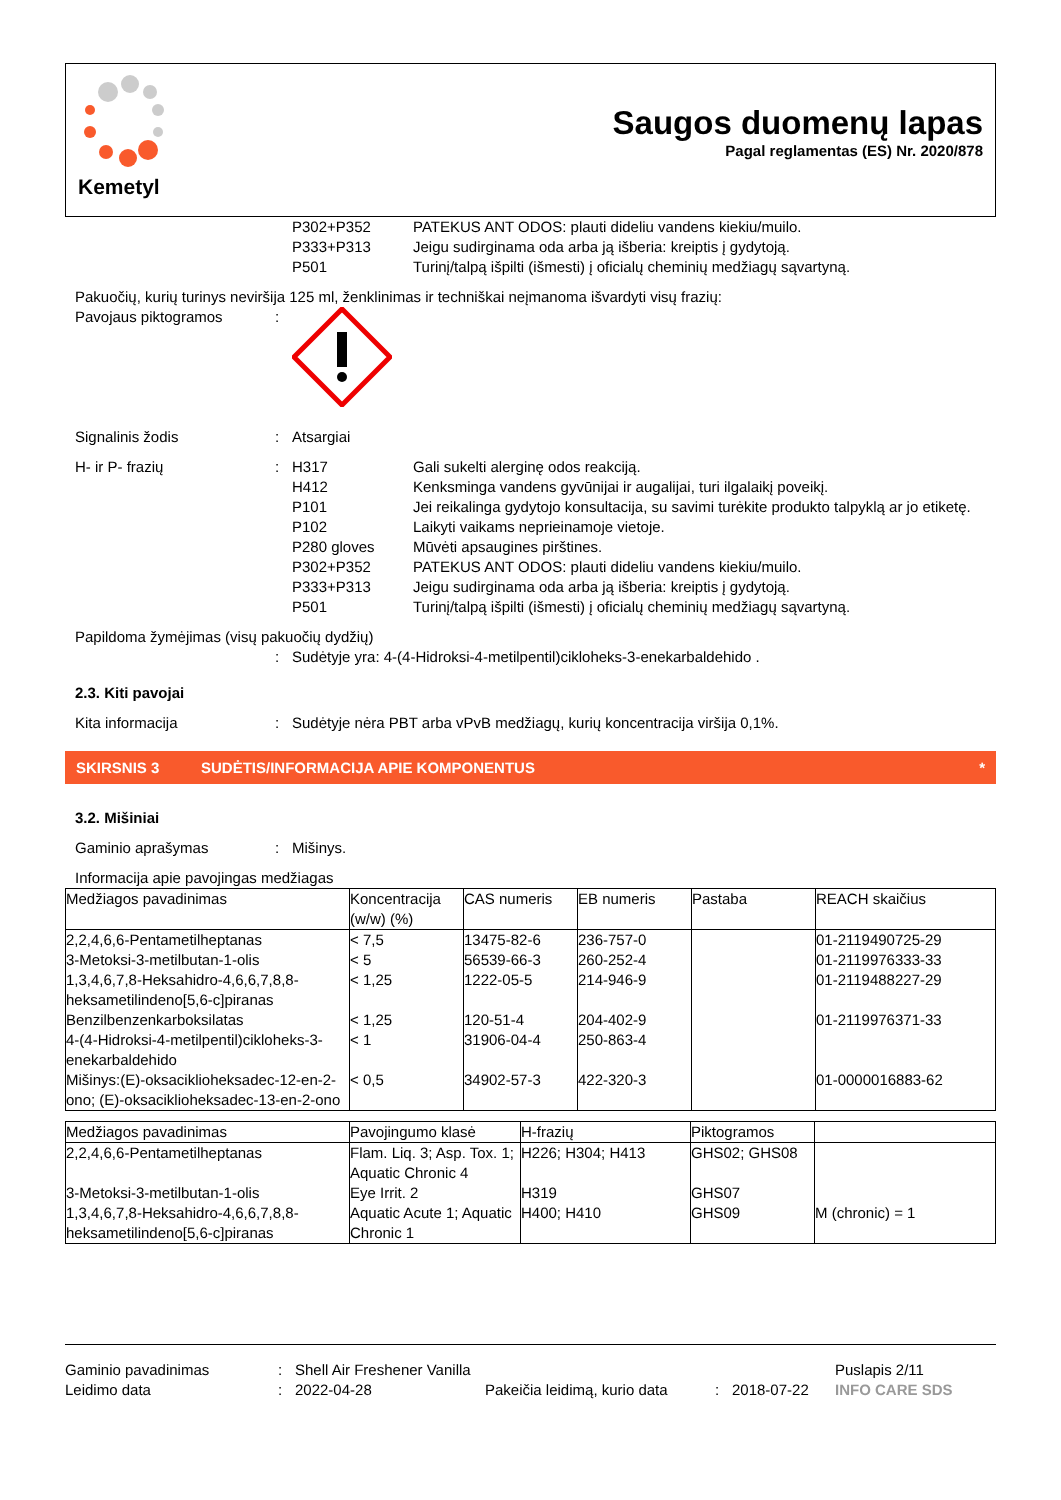Kemetyl
Saugos duomenų lapas
Pagal reglamentas (ES) Nr. 2020/878
P302+P352 PATEKUS ANT ODOS: plauti dideliu vandens kiekiu/muilo.
P333+P313 Jeigu sudirginama oda arba ją išberia: kreiptis į gydytoją.
P501 Turinį/talpą išpilti (išmesti) į oficialų cheminių medžiagų sąvartyną.
Pakuočių, kurių turinys neviršija 125 ml, ženklinimas ir techniškai neįmanoma išvardyti visų frazių:
Pavojaus piktogramos:
Signalinis žodis: Atsargiai
H- ir P- frazių: H317 Gali sukelti alerginę odos reakciją.
H412 Kenksminga vandens gyvūnijai ir augalijai, turi ilgalaikį poveikį.
P101 Jei reikalinga gydytojo konsultacija, su savimi turėkite produkto talpyklą ar jo etiketę.
P102 Laikyti vaikams neprieinamoje vietoje.
P280 gloves Mūvėti apsaugines pirštines.
P302+P352 PATEKUS ANT ODOS: plauti dideliu vandens kiekiu/muilo.
P333+P313 Jeigu sudirginama oda arba ją išberia: kreiptis į gydytoją.
P501 Turinį/talpą išpilti (išmesti) į oficialų cheminių medžiagų sąvartyną.
Papildoma žymėjimas (visų pakuočių dydžių)
: Sudėtyje yra: 4-(4-Hidroksi-4-metilpentil)cikloheks-3-enekarbaldehido .
2.3. Kiti pavojai
Kita informacija: Sudėtyje nėra PBT arba vPvB medžiagų, kurių koncentracija viršija 0,1%.
SKIRSNIS 3 SUDĖTIS/INFORMACIJA APIE KOMPONENTUS *
3.2. Mišiniai
Gaminio aprašymas: Mišinys.
Informacija apie pavojingas medžiagas
| Medžiagos pavadinimas | Koncentracija (w/w) (%) | CAS numeris | EB numeris | Pastaba | REACH skaičius |
| --- | --- | --- | --- | --- | --- |
| 2,2,4,6,6-Pentametilheptanas | < 7,5 | 13475-82-6 | 236-757-0 | | 01-2119490725-29 |
| 3-Metoksi-3-metilbutan-1-olis | < 5 | 56539-66-3 | 260-252-4 | | 01-2119976333-33 |
| 1,3,4,6,7,8-Heksahidro-4,6,6,7,8,8-heksametilindeno[5,6-c]piranas | < 1,25 | 1222-05-5 | 214-946-9 | | 01-2119488227-29 |
| Benzilbenzenkarboksilatas | < 1,25 | 120-51-4 | 204-402-9 | | 01-2119976371-33 |
| 4-(4-Hidroksi-4-metilpentil)cikloheks-3-enekarbaldehido | < 1 | 31906-04-4 | 250-863-4 | | |
| Mišinys:(E)-oksaciklioheksadec-12-en-2-ono; (E)-oksaciklioheksadec-13-en-2-ono | < 0,5 | 34902-57-3 | 422-320-3 | | 01-0000016883-62 |
| Medžiagos pavadinimas | Pavojingumo klasė | H-frazių | Piktogramos | |
| --- | --- | --- | --- | --- |
| 2,2,4,6,6-Pentametilheptanas | Flam. Liq. 3; Asp. Tox. 1; Aquatic Chronic 4 | H226; H304; H413 | GHS02; GHS08 | |
| 3-Metoksi-3-metilbutan-1-olis | Eye Irrit. 2 | H319 | GHS07 | |
| 1,3,4,6,7,8-Heksahidro-4,6,6,7,8,8-heksametilindeno[5,6-c]piranas | Aquatic Acute 1; Aquatic Chronic 1 | H400; H410 | GHS09 | M (chronic) = 1 |
Gaminio pavadinimas
Leidimo data
:
:
Shell Air Freshener Vanilla
2022-04-28
Pakeičia leidimą, kurio data
:
2018-07-22 Puslapis 2/11
INFO CARE SDS